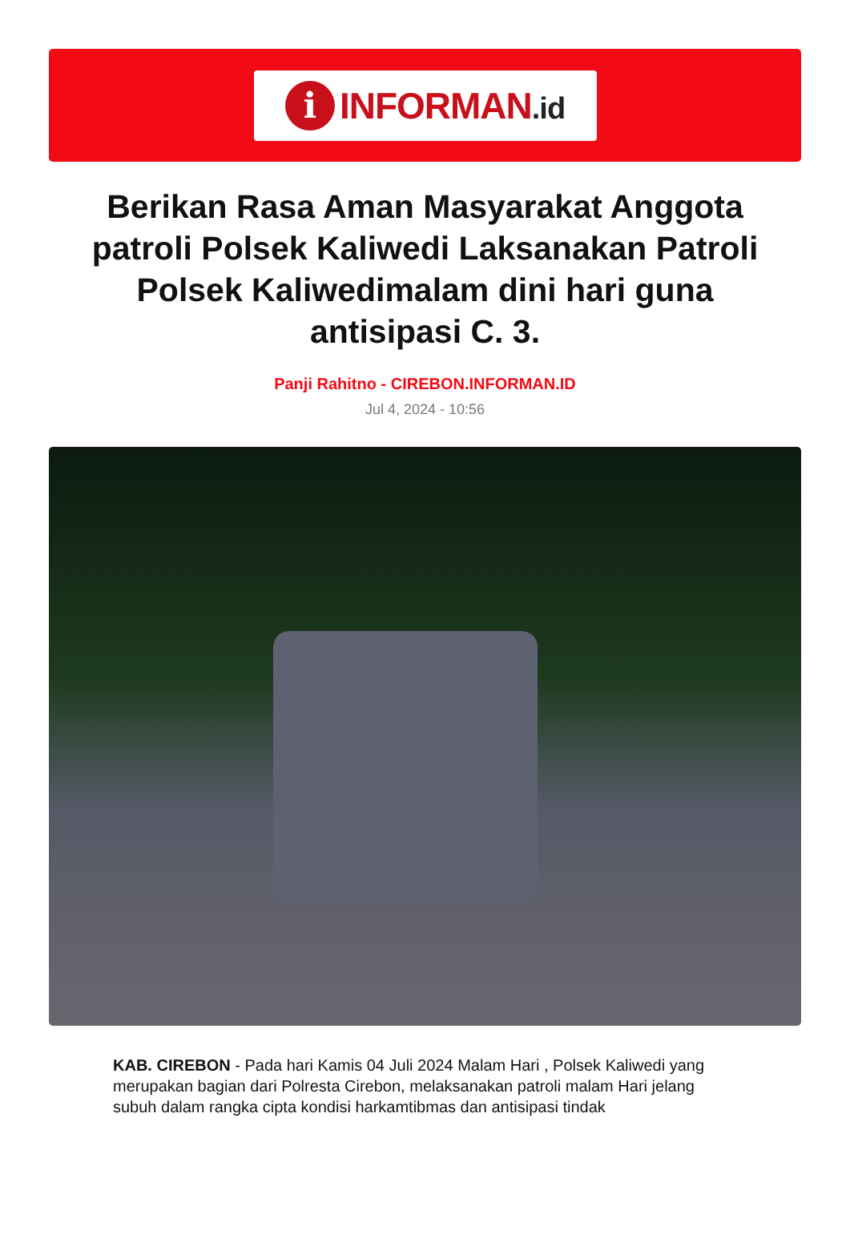i
INFORMAN.id
Berikan Rasa Aman Masyarakat Anggota patroli Polsek Kaliwedi Laksanakan Patroli Polsek Kaliwedimalam dini hari guna antisipasi C. 3.
Panji Rahitno - CIREBON.INFORMAN.ID
Jul 4, 2024 - 10:56
KAB. CIREBON - Pada hari Kamis 04 Juli 2024 Malam Hari , Polsek Kaliwedi yang merupakan bagian dari Polresta Cirebon, melaksanakan patroli malam Hari jelang subuh dalam rangka cipta kondisi harkamtibmas dan antisipasi tindak